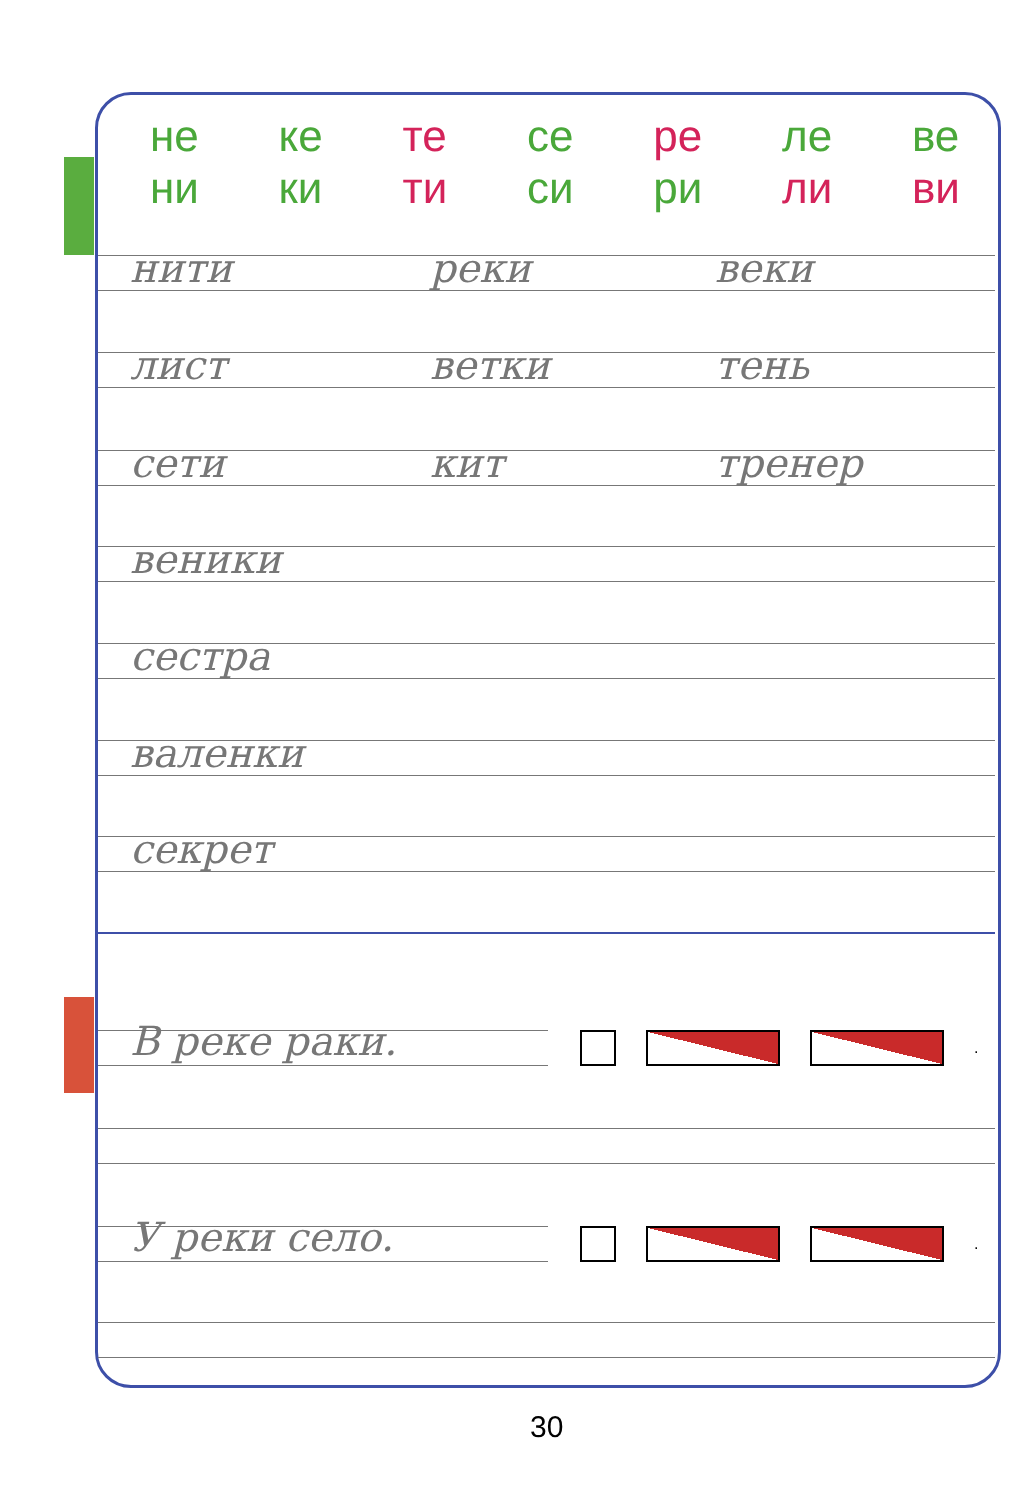не
ни
ке
ки
те
ти
се
си
ре
ри
ле
ли
ве
ви
нити реки веки
лист ветки тень
сети кит тренер
веники
сестра
валенки
секрет
В реке раки. .
У реки село. .
30